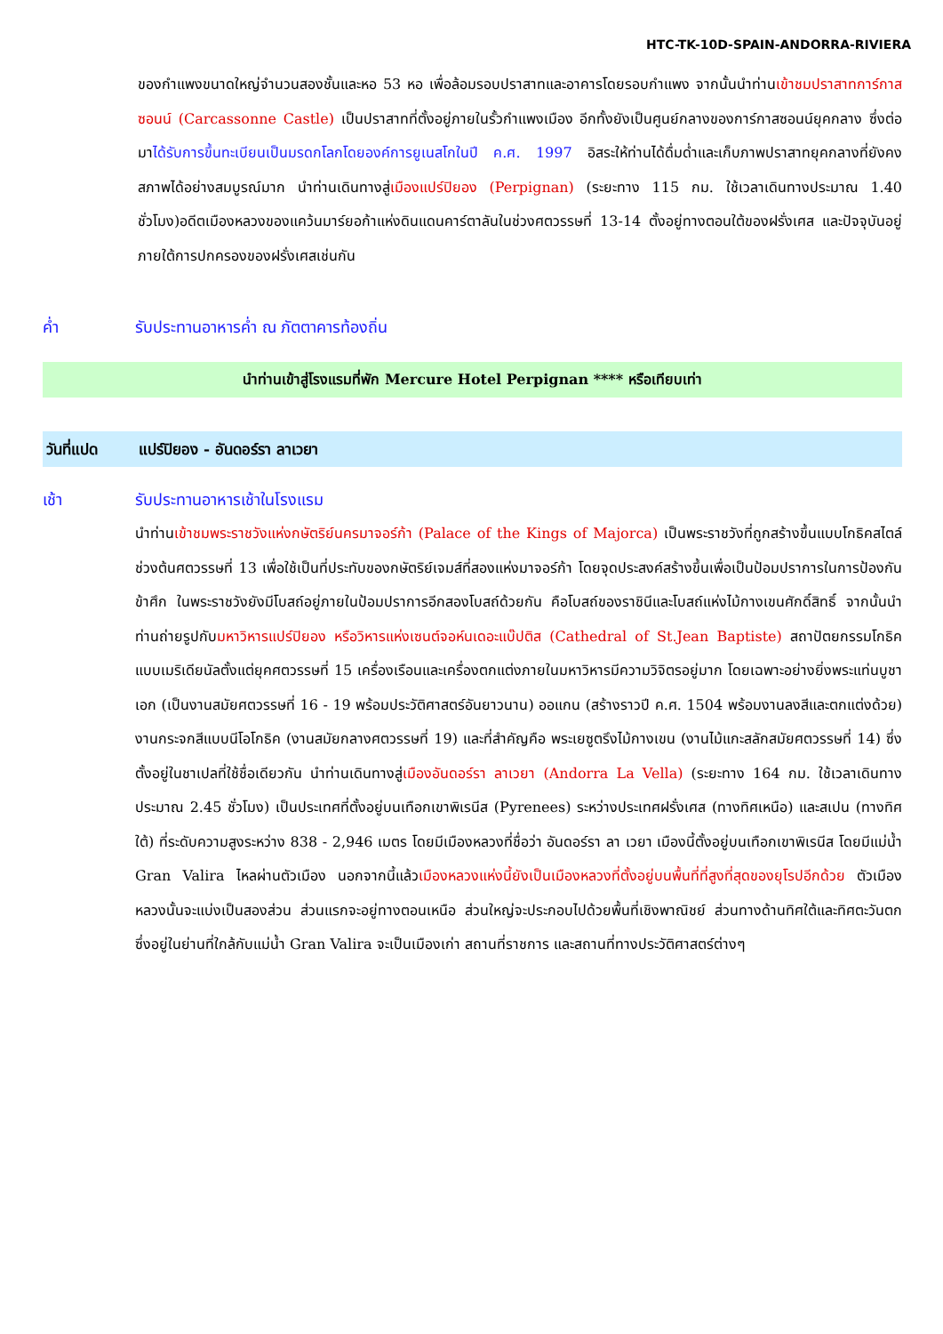HTC-TK-10D-SPAIN-ANDORRA-RIVIERA
ของกำแพงขนาดใหญ่จำนวนสองชั้นและหอ 53 หอ เพื่อล้อมรอบปราสาทและอาคารโดยรอบกำแพง จากนั้นนำท่านเข้าชมปราสาทการ์กาสซอนน์ (Carcassonne Castle) เป็นปราสาทที่ตั้งอยู่ภายในรั้วกำแพงเมือง อีกทั้งยังเป็นศูนย์กลางของการ์กาสซอนน์ยุคกลาง ซึ่งต่อมาได้รับการขึ้นทะเบียนเป็นมรดกโลกโดยองค์การยูเนสโกในปี ค.ศ. 1997 อิสระให้ท่านได้ดื่มด่ำและเก็บภาพปราสาทยุคกลางที่ยังคงสภาพได้อย่างสมบูรณ์มาก นำท่านเดินทางสู่เมืองแปร์ปิยอง (Perpignan) (ระยะทาง 115 กม. ใช้เวลาเดินทางประมาณ 1.40 ชั่วโมง)อดีตเมืองหลวงของแคว้นมาร์ยอก้าแห่งดินแดนคาร์ตาลันในช่วงศตวรรษที่ 13-14 ตั้งอยู่ทางตอนใต้ของฝรั่งเศส และปัจจุบันอยู่ภายใต้การปกครองของฝรั่งเศสเช่นกัน
ค่ำ รับประทานอาหารค่ำ ณ ภัตตาคารท้องถิ่น
นำท่านเข้าสู่โรงแรมที่พัก Mercure Hotel Perpignan **** หรือเทียบเท่า
วันที่แปด แปร์ปิยอง - อันดอร์รา ลาเวยา
เช้า รับประทานอาหารเช้าในโรงแรม
นำท่านเข้าชมพระราชวังแห่งกษัตริย์นครมาจอร์ก้า (Palace of the Kings of Majorca) เป็นพระราชวังที่ถูกสร้างขึ้นแบบโกธิคสไตล์ช่วงต้นศตวรรษที่ 13 เพื่อใช้เป็นที่ประทับของกษัตริย์เจมส์ที่สองแห่งมาจอร์ก้า โดยจุดประสงค์สร้างขึ้นเพื่อเป็นป้อมปราการในการป้องกันข้าศึก ในพระราชวังยังมีโบสถ์อยู่ภายในป้อมปราการอีกสองโบสถ์ด้วยกัน คือโบสถ์ของราชินีและโบสถ์แห่งไม้กางเขนศักดิ์สิทธิ์ จากนั้นนำท่านถ่ายรูปกับมหาวิหารแปร์ปิยอง หรือวิหารแห่งเซนต์จอห์นเดอะแบ๊ปติส (Cathedral of St.Jean Baptiste) สถาปัตยกรรมโกธิคแบบเมริเดียนัลตั้งแต่ยุคศตวรรษที่ 15 เครื่องเรือนและเครื่องตกแต่งภายในมหาวิหารมีความวิจิตรอยู่มาก โดยเฉพาะอย่างยิ่งพระแท่นบูชาเอก (เป็นงานสมัยศตวรรษที่ 16 - 19 พร้อมประวัติศาสตร์อันยาวนาน) ออแกน (สร้างราวปี ค.ศ. 1504 พร้อมงานลงสีและตกแต่งด้วย) งานกระจกสีแบบนีโอโกธิค (งานสมัยกลางศตวรรษที่ 19) และที่สำคัญคือ พระเยซูตรึงไม้กางเขน (งานไม้แกะสลักสมัยศตวรรษที่ 14) ซึ่งตั้งอยู่ในชาเปลที่ใช้ชื่อเดียวกัน นำท่านเดินทางสู่เมืองอันดอร์รา ลาเวยา (Andorra La Vella) (ระยะทาง 164 กม. ใช้เวลาเดินทางประมาณ 2.45 ชั่วโมง) เป็นประเทศที่ตั้งอยู่บนเทือกเขาพิเรนีส (Pyrenees) ระหว่างประเทศฝรั่งเศส (ทางทิศเหนือ) และสเปน (ทางทิศใต้) ที่ระดับความสูงระหว่าง 838 - 2,946 เมตร โดยมีเมืองหลวงที่ชื่อว่า อันดอร์รา ลา เวยา เมืองนี้ตั้งอยู่บนเทือกเขาพิเรนีส โดยมีแม่น้ำ Gran Valira ไหลผ่านตัวเมือง นอกจากนี้แล้วเมืองหลวงแห่งนี้ยังเป็นเมืองหลวงที่ตั้งอยู่บนพื้นที่ที่สูงที่สุดของยุโรปอีกด้วย ตัวเมืองหลวงนั้นจะแบ่งเป็นสองส่วน ส่วนแรกจะอยู่ทางตอนเหนือ ส่วนใหญ่จะประกอบไปด้วยพื้นที่เชิงพาณิชย์ ส่วนทางด้านทิศใต้และทิศตะวันตก ซึ่งอยู่ในย่านที่ใกล้กับแม่น้ำ Gran Valira จะเป็นเมืองเก่า สถานที่ราชการ และสถานที่ทางประวัติศาสตร์ต่างๆ